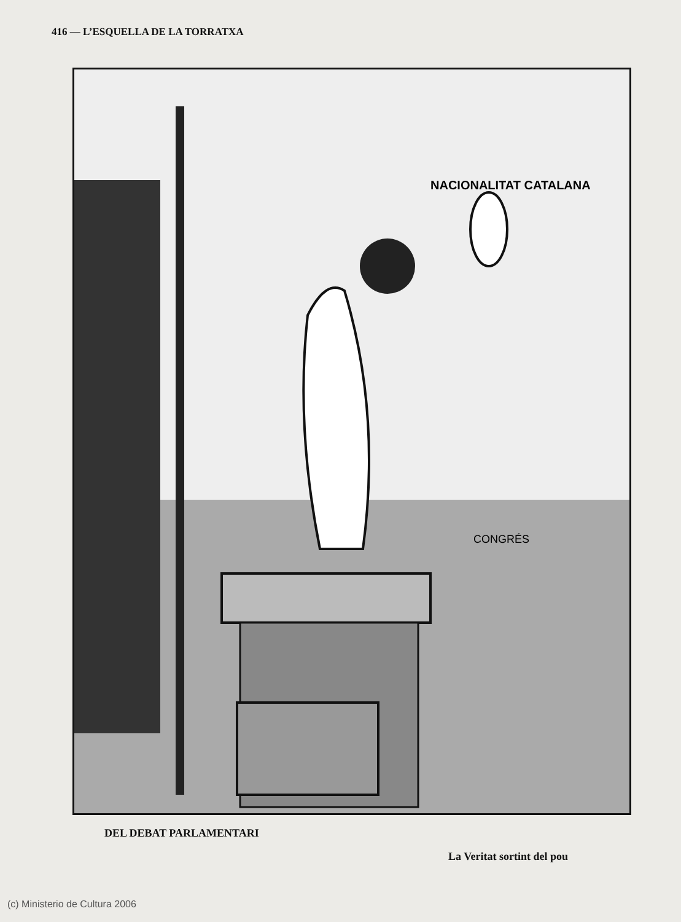416 — L’ESQUELLA DE LA TORRATXA
NACIONALITAT CATALANA
CONGRÉS
DEL DEBAT PARLAMENTARI
La Veritat sortint del pou
(c) Ministerio de Cultura 2006